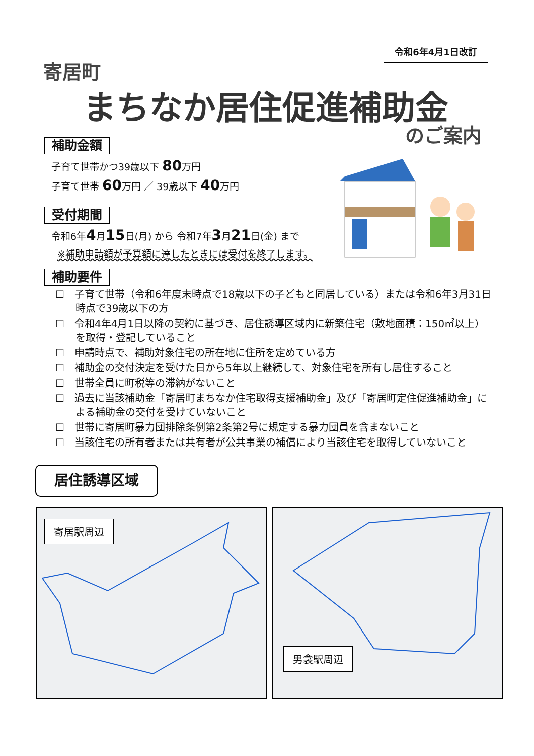令和6年4月1日改訂
寄居町
まちなか居住促進補助金
のご案内
補助金額
子育て世帯かつ39歳以下 80万円
子育て世帯 60万円 ／ 39歳以下 40万円
受付期間
令和6年4月15日(月) から 令和7年3月21日(金) まで
※補助申請額が予算額に達したときには受付を終了します。
補助要件
☐　子育て世帯（令和6年度末時点で18歳以下の子どもと同居している）または令和6年3月31日時点で39歳以下の方
☐　令和4年4月1日以降の契約に基づき、居住誘導区域内に新築住宅（敷地面積：150㎡以上）を取得・登記していること
☐　申請時点で、補助対象住宅の所在地に住所を定めている方
☐　補助金の交付決定を受けた日から5年以上継続して、対象住宅を所有し居住すること
☐　世帯全員に町税等の滞納がないこと
☐　過去に当該補助金「寄居町まちなか住宅取得支援補助金」及び「寄居町定住促進補助金」による補助金の交付を受けていないこと
☐　世帯に寄居町暴力団排除条例第2条第2号に規定する暴力団員を含まないこと
☐　当該住宅の所有者または共有者が公共事業の補償により当該住宅を取得していないこと
居住誘導区域
寄居駅周辺 男衾駅周辺